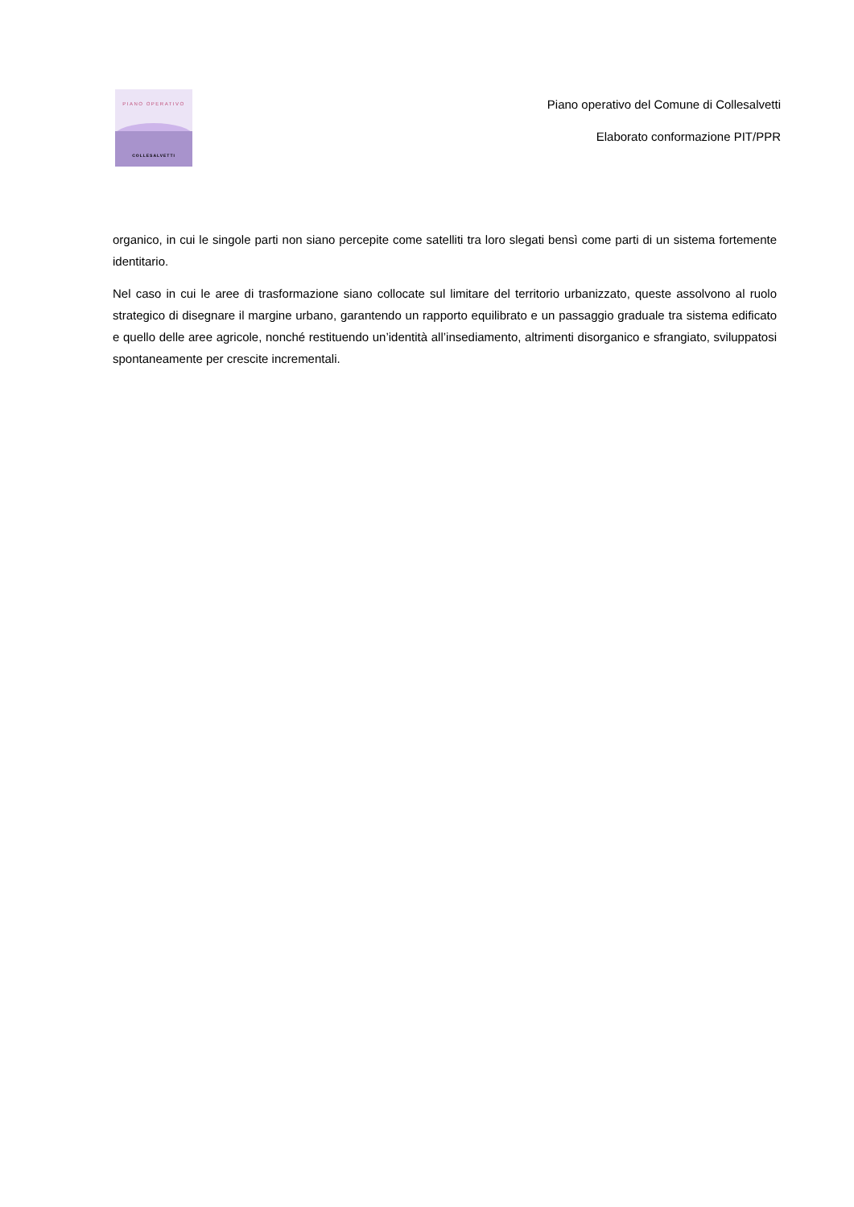PIANO OPERATIVO
COLLESALVETTI
Piano operativo del Comune di Collesalvetti
Elaborato conformazione PIT/PPR
organico, in cui le singole parti non siano percepite come satelliti tra loro slegati bensì come parti di un sistema fortemente identitario.
Nel caso in cui le aree di trasformazione siano collocate sul limitare del territorio urbanizzato, queste assolvono al ruolo strategico di disegnare il margine urbano, garantendo un rapporto equilibrato e un passaggio graduale tra sistema edificato e quello delle aree agricole, nonché restituendo un’identità all’insediamento, altrimenti disorganico e sfrangiato, sviluppatosi spontaneamente per crescite incrementali.